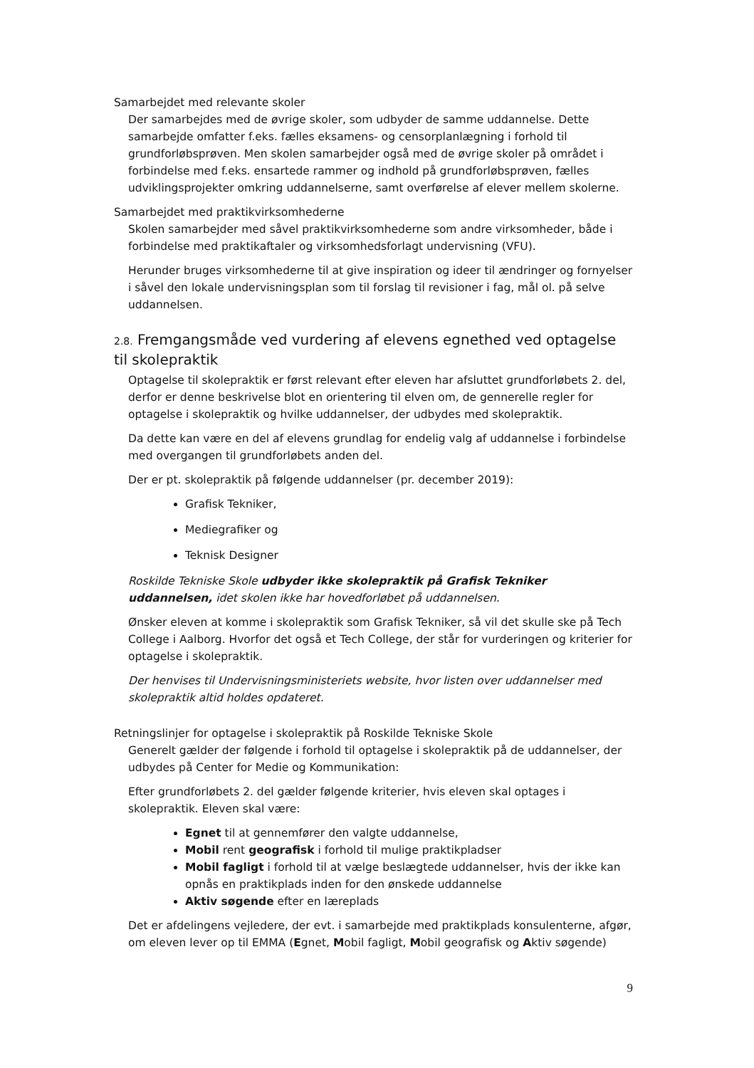Samarbejdet med relevante skoler
Der samarbejdes med de øvrige skoler, som udbyder de samme uddannelse. Dette samarbejde omfatter f.eks. fælles eksamens- og censorplanlægning i forhold til grundforløbsprøven. Men skolen samarbejder også med de øvrige skoler på området i forbindelse med f.eks. ensartede rammer og indhold på grundforløbsprøven, fælles udviklingsprojekter omkring uddannelserne, samt overførelse af elever mellem skolerne.
Samarbejdet med praktikvirksomhederne
Skolen samarbejder med såvel praktikvirksomhederne som andre virksomheder, både i forbindelse med praktikaftaler og virksomhedsforlagt undervisning (VFU).
Herunder bruges virksomhederne til at give inspiration og ideer til ændringer og fornyelser i såvel den lokale undervisningsplan som til forslag til revisioner i fag, mål ol. på selve uddannelsen.
2.8. Fremgangsmåde ved vurdering af elevens egnethed ved optagelse til skolepraktik
Optagelse til skolepraktik er først relevant efter eleven har afsluttet grundforløbets 2. del, derfor er denne beskrivelse blot en orientering til elven om, de gennerelle regler for optagelse i skolepraktik og hvilke uddannelser, der udbydes med skolepraktik.
Da dette kan være en del af elevens grundlag for endelig valg af uddannelse i forbindelse med overgangen til grundforløbets anden del.
Der er pt. skolepraktik på følgende uddannelser (pr. december 2019):
Grafisk Tekniker,
Mediegrafiker og
Teknisk Designer
Roskilde Tekniske Skole udbyder ikke skolepraktik på Grafisk Tekniker uddannelsen, idet skolen ikke har hovedforløbet på uddannelsen.
Ønsker eleven at komme i skolepraktik som Grafisk Tekniker, så vil det skulle ske på Tech College i Aalborg. Hvorfor det også et Tech College, der står for vurderingen og kriterier for optagelse i skolepraktik.
Der henvises til Undervisningsministeriets website, hvor listen over uddannelser med skolepraktik altid holdes opdateret.
Retningslinjer for optagelse i skolepraktik på Roskilde Tekniske Skole
Generelt gælder der følgende i forhold til optagelse i skolepraktik på de uddannelser, der udbydes på Center for Medie og Kommunikation:
Efter grundforløbets 2. del gælder følgende kriterier, hvis eleven skal optages i skolepraktik. Eleven skal være:
Egnet til at gennemfører den valgte uddannelse,
Mobil rent geografisk i forhold til mulige praktikpladser
Mobil fagligt i forhold til at vælge beslægtede uddannelser, hvis der ikke kan opnås en praktikplads inden for den ønskede uddannelse
Aktiv søgende efter en læreplads
Det er afdelingens vejledere, der evt. i samarbejde med praktikplads konsulenterne, afgør, om eleven lever op til EMMA (Egnet, Mobil fagligt, Mobil geografisk og Aktiv søgende)
9